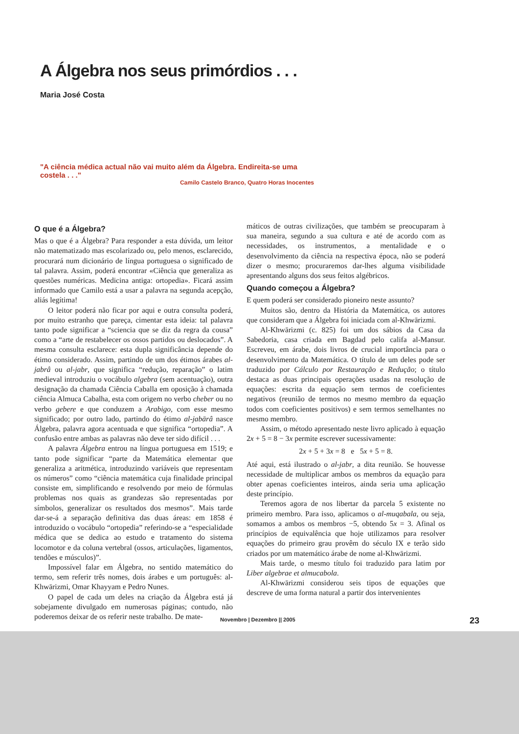A Álgebra nos seus primórdios . . .
Maria José Costa
"A ciência médica actual não vai muito além da Álgebra. Endireita-se uma costela . . ."
Camilo Castelo Branco, Quatro Horas Inocentes
O que é a Álgebra?
Mas o que é a Álgebra? Para responder a esta dúvida, um leitor não matematizado mas escolarizado ou, pelo menos, esclarecido, procurará num dicionário de língua portuguesa o significado de tal palavra. Assim, poderá encontrar «Ciência que generaliza as questões numéricas. Medicina antiga: ortopedia». Ficará assim informado que Camilo está a usar a palavra na segunda acepção, aliás legítima!
O leitor poderá não ficar por aqui e outra consulta poderá, por muito estranho que pareça, cimentar esta ideia: tal palavra tanto pode significar a “sciencia que se diz da regra da cousa” como a “arte de restabelecer os ossos partidos ou deslocados”. A mesma consulta esclarece: esta dupla significância depende do étimo considerado. Assim, partindo de um dos étimos árabes al-jabrâ ou al-jabr, que significa “redução, reparação” o latim medieval introduziu o vocábulo algebra (sem acentuação), outra designação da chamada Ciência Caballa em oposição à chamada ciência Almuca Cabalha, esta com origem no verbo cheber ou no verbo gebere e que conduzem a Arabigo, com esse mesmo significado; por outro lado, partindo do étimo al-jabārâ nasce Álgebra, palavra agora acentuada e que significa “ortopedia”. A confusão entre ambas as palavras não deve ter sido difícil . . .
A palavra Álgebra entrou na língua portuguesa em 1519; e tanto pode significar “parte da Matemática elementar que generaliza a aritmética, introduzindo variáveis que representam os números” como “ciência matemática cuja finalidade principal consiste em, simplificando e resolvendo por meio de fórmulas problemas nos quais as grandezas são representadas por símbolos, generalizar os resultados dos mesmos”. Mais tarde dar-se-á a separação definitiva das duas áreas: em 1858 é introduzido o vocábulo “ortopedia” referindo-se a “especialidade médica que se dedica ao estudo e tratamento do sistema locomotor e da coluna vertebral (ossos, articulações, ligamentos, tendões e músculos)”.
Impossível falar em Álgebra, no sentido matemático do termo, sem referir três nomes, dois árabes e um português: al-Khwārizmi, Omar Khayyam e Pedro Nunes.
O papel de cada um deles na criação da Álgebra está já sobejamente divulgado em numerosas páginas; contudo, não poderemos deixar de os referir neste trabalho. De mate-
máticos de outras civilizações, que também se preocuparam à sua maneira, segundo a sua cultura e até de acordo com as necessidades, os instrumentos, a mentalidade e o desenvolvimento da ciência na respectiva época, não se poderá dizer o mesmo; procuraremos dar-lhes alguma visibilidade apresentando alguns dos seus feitos algébricos.
Quando começou a Álgebra?
E quem poderá ser considerado pioneiro neste assunto?
Muitos são, dentro da História da Matemática, os autores que consideram que a Álgebra foi iniciada com al-Khwārizmi.
Al-Khwārizmi (c. 825) foi um dos sábios da Casa da Sabedoria, casa criada em Bagdad pelo califa al-Mansur. Escreveu, em árabe, dois livros de crucial importância para o desenvolvimento da Matemática. O título de um deles pode ser traduzido por Cálculo por Restauração e Redução; o título destaca as duas principais operações usadas na resolução de equações: escrita da equação sem termos de coeficientes negativos (reunião de termos no mesmo membro da equação todos com coeficientes positivos) e sem termos semelhantes no mesmo membro.
Assim, o método apresentado neste livro aplicado à equação 2x + 5 = 8 − 3x permite escrever sucessivamente:
2x + 5 + 3x = 8 e 5x + 5 = 8.
Até aqui, está ilustrado o al-jabr, a dita reunião. Se houvesse necessidade de multiplicar ambos os membros da equação para obter apenas coeficientes inteiros, ainda seria uma aplicação deste princípio.
Teremos agora de nos libertar da parcela 5 existente no primeiro membro. Para isso, aplicamos o al-muqabala, ou seja, somamos a ambos os membros −5, obtendo 5x = 3. Afinal os princípios de equivalência que hoje utilizamos para resolver equações do primeiro grau provêm do século IX e terão sido criados por um matemático árabe de nome al-Khwārizmi.
Mais tarde, o mesmo título foi traduzido para latim por Liber algebrae et almucabola.
Al-Khwārizmi considerou seis tipos de equações que descreve de uma forma natural a partir dos intervenientes
Novembro | Dezembro || 2005 23